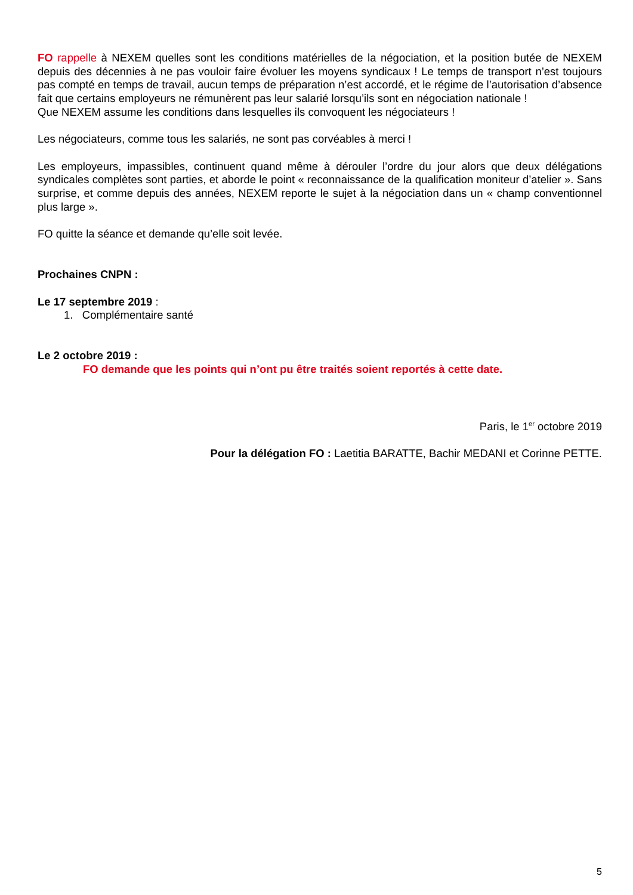FO rappelle à NEXEM quelles sont les conditions matérielles de la négociation, et la position butée de NEXEM depuis des décennies à ne pas vouloir faire évoluer les moyens syndicaux ! Le temps de transport n’est toujours pas compté en temps de travail, aucun temps de préparation n’est accordé, et le régime de l’autorisation d’absence fait que certains employeurs ne rémunèrent pas leur salarié lorsqu’ils sont en négociation nationale !
Que NEXEM assume les conditions dans lesquelles ils convoquent les négociateurs !
Les négociateurs, comme tous les salariés, ne sont pas corvéables à merci !
Les employeurs, impassibles, continuent quand même à dérouler l’ordre du jour alors que deux délégations syndicales complètes sont parties, et aborde le point « reconnaissance de la qualification moniteur d’atelier ». Sans surprise, et comme depuis des années, NEXEM reporte le sujet à la négociation dans un « champ conventionnel plus large ».
FO quitte la séance et demande qu’elle soit levée.
Prochaines CNPN :
Le 17 septembre 2019 :
1. Complémentaire santé
Le 2 octobre 2019 :
FO demande que les points qui n’ont pu être traités soient reportés à cette date.
Paris, le 1<sup>er</sup> octobre 2019
Pour la délégation FO : Laetitia BARATTE, Bachir MEDANI et Corinne PETTE.
5